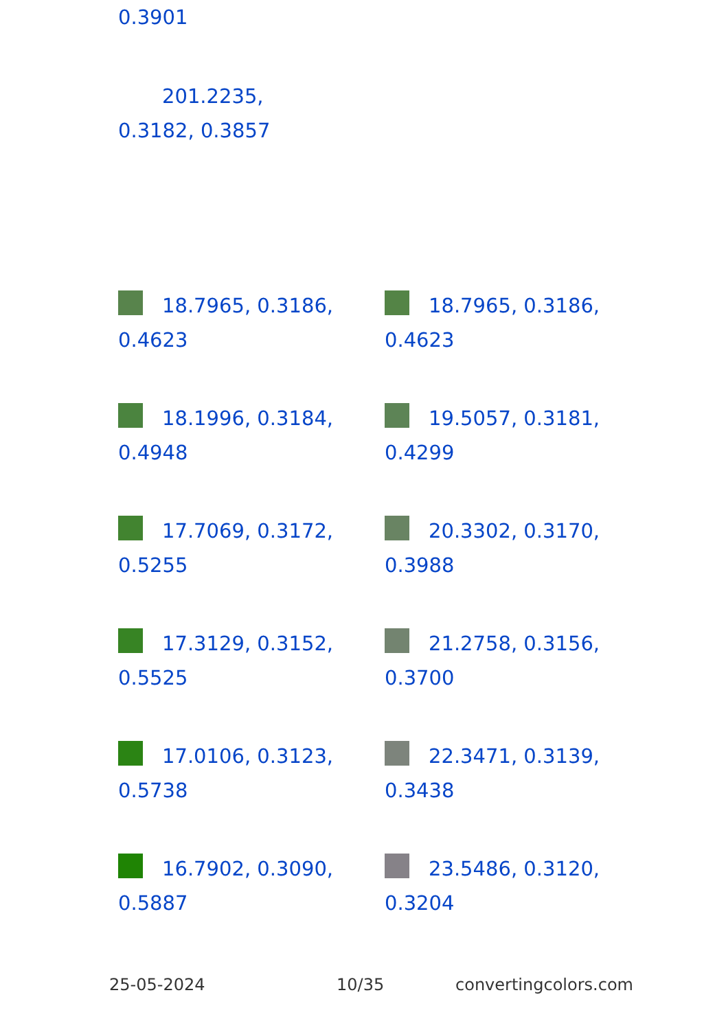0.3901
201.2235, 0.3182, 0.3857
18.7965, 0.3186, 0.4623
18.7965, 0.3186, 0.4623
18.1996, 0.3184, 0.4948
19.5057, 0.3181, 0.4299
17.7069, 0.3172, 0.5255
20.3302, 0.3170, 0.3988
17.3129, 0.3152, 0.5525
21.2758, 0.3156, 0.3700
17.0106, 0.3123, 0.5738
22.3471, 0.3139, 0.3438
16.7902, 0.3090, 0.5887
23.5486, 0.3120, 0.3204
25-05-2024 10/35 convertingcolors.com